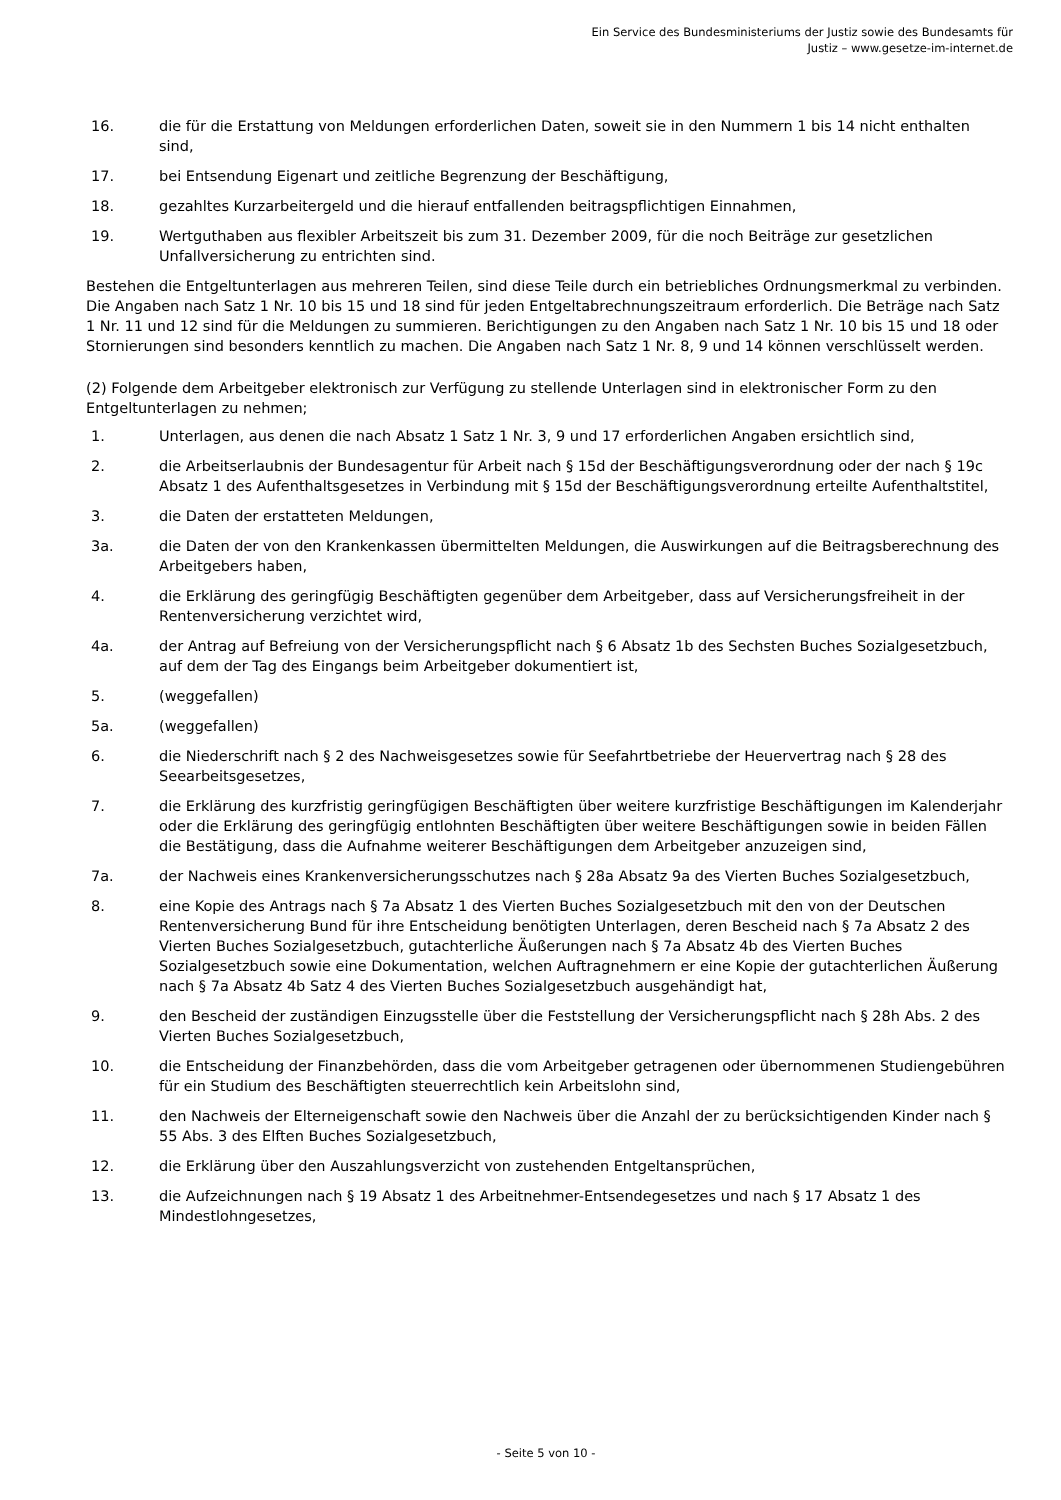Ein Service des Bundesministeriums der Justiz sowie des Bundesamts für
Justiz – www.gesetze-im-internet.de
16. die für die Erstattung von Meldungen erforderlichen Daten, soweit sie in den Nummern 1 bis 14 nicht enthalten sind,
17. bei Entsendung Eigenart und zeitliche Begrenzung der Beschäftigung,
18. gezahltes Kurzarbeitergeld und die hierauf entfallenden beitragspflichtigen Einnahmen,
19. Wertguthaben aus flexibler Arbeitszeit bis zum 31. Dezember 2009, für die noch Beiträge zur gesetzlichen Unfallversicherung zu entrichten sind.
Bestehen die Entgeltunterlagen aus mehreren Teilen, sind diese Teile durch ein betriebliches Ordnungsmerkmal zu verbinden. Die Angaben nach Satz 1 Nr. 10 bis 15 und 18 sind für jeden Entgeltabrechnungszeitraum erforderlich. Die Beträge nach Satz 1 Nr. 11 und 12 sind für die Meldungen zu summieren. Berichtigungen zu den Angaben nach Satz 1 Nr. 10 bis 15 und 18 oder Stornierungen sind besonders kenntlich zu machen. Die Angaben nach Satz 1 Nr. 8, 9 und 14 können verschlüsselt werden.
(2) Folgende dem Arbeitgeber elektronisch zur Verfügung zu stellende Unterlagen sind in elektronischer Form zu den Entgeltunterlagen zu nehmen;
1. Unterlagen, aus denen die nach Absatz 1 Satz 1 Nr. 3, 9 und 17 erforderlichen Angaben ersichtlich sind,
2. die Arbeitserlaubnis der Bundesagentur für Arbeit nach § 15d der Beschäftigungsverordnung oder der nach § 19c Absatz 1 des Aufenthaltsgesetzes in Verbindung mit § 15d der Beschäftigungsverordnung erteilte Aufenthaltstitel,
3. die Daten der erstatteten Meldungen,
3a. die Daten der von den Krankenkassen übermittelten Meldungen, die Auswirkungen auf die Beitragsberechnung des Arbeitgebers haben,
4. die Erklärung des geringfügig Beschäftigten gegenüber dem Arbeitgeber, dass auf Versicherungsfreiheit in der Rentenversicherung verzichtet wird,
4a. der Antrag auf Befreiung von der Versicherungspflicht nach § 6 Absatz 1b des Sechsten Buches Sozialgesetzbuch, auf dem der Tag des Eingangs beim Arbeitgeber dokumentiert ist,
5. (weggefallen)
5a. (weggefallen)
6. die Niederschrift nach § 2 des Nachweisgesetzes sowie für Seefahrtbetriebe der Heuervertrag nach § 28 des Seearbeitsgesetzes,
7. die Erklärung des kurzfristig geringfügigen Beschäftigten über weitere kurzfristige Beschäftigungen im Kalenderjahr oder die Erklärung des geringfügig entlohnten Beschäftigten über weitere Beschäftigungen sowie in beiden Fällen die Bestätigung, dass die Aufnahme weiterer Beschäftigungen dem Arbeitgeber anzuzeigen sind,
7a. der Nachweis eines Krankenversicherungsschutzes nach § 28a Absatz 9a des Vierten Buches Sozialgesetzbuch,
8. eine Kopie des Antrags nach § 7a Absatz 1 des Vierten Buches Sozialgesetzbuch mit den von der Deutschen Rentenversicherung Bund für ihre Entscheidung benötigten Unterlagen, deren Bescheid nach § 7a Absatz 2 des Vierten Buches Sozialgesetzbuch, gutachterliche Äußerungen nach § 7a Absatz 4b des Vierten Buches Sozialgesetzbuch sowie eine Dokumentation, welchen Auftragnehmern er eine Kopie der gutachterlichen Äußerung nach § 7a Absatz 4b Satz 4 des Vierten Buches Sozialgesetzbuch ausgehändigt hat,
9. den Bescheid der zuständigen Einzugsstelle über die Feststellung der Versicherungspflicht nach § 28h Abs. 2 des Vierten Buches Sozialgesetzbuch,
10. die Entscheidung der Finanzbehörden, dass die vom Arbeitgeber getragenen oder übernommenen Studiengebühren für ein Studium des Beschäftigten steuerrechtlich kein Arbeitslohn sind,
11. den Nachweis der Elterneigenschaft sowie den Nachweis über die Anzahl der zu berücksichtigenden Kinder nach § 55 Abs. 3 des Elften Buches Sozialgesetzbuch,
12. die Erklärung über den Auszahlungsverzicht von zustehenden Entgeltansprüchen,
13. die Aufzeichnungen nach § 19 Absatz 1 des Arbeitnehmer-Entsendegesetzes und nach § 17 Absatz 1 des Mindestlohngesetzes,
- Seite 5 von 10 -